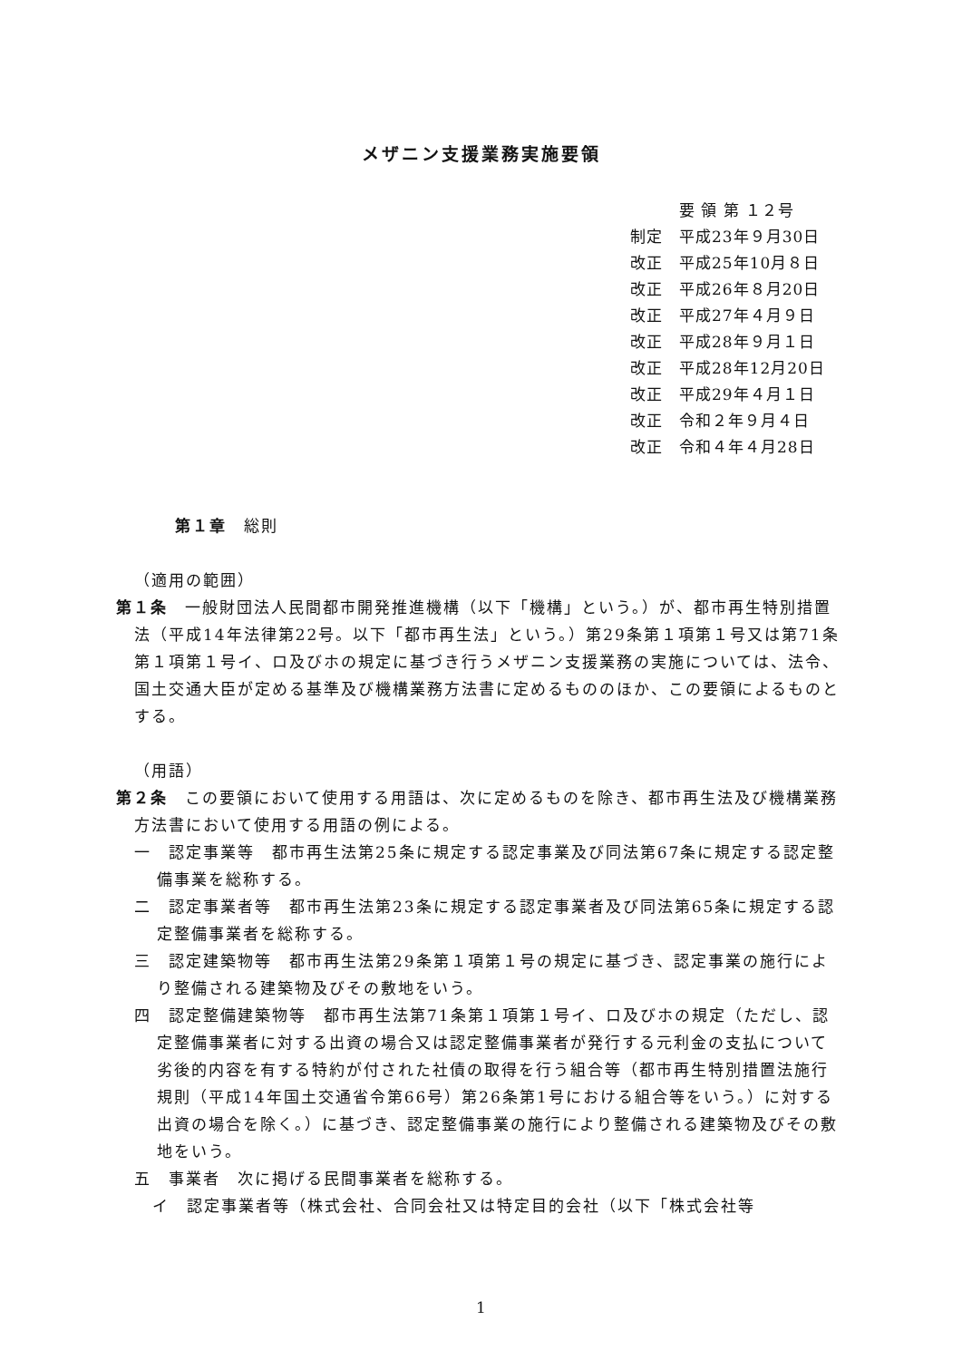メザニン支援業務実施要領
　　　要 領 第 １２号
制定　平成23年９月30日
改正　平成25年10月８日
改正　平成26年８月20日
改正　平成27年４月９日
改正　平成28年９月１日
改正　平成28年12月20日
改正　平成29年４月１日
改正　令和２年９月４日
改正　令和４年４月28日
第１章　総則
（適用の範囲）
第１条　一般財団法人民間都市開発推進機構（以下「機構」という。）が、都市再生特別措置法（平成14年法律第22号。以下「都市再生法」という。）第29条第１項第１号又は第71条第１項第１号イ、ロ及びホの規定に基づき行うメザニン支援業務の実施については、法令、国土交通大臣が定める基準及び機構業務方法書に定めるもののほか、この要領によるものとする。
（用語）
第２条　この要領において使用する用語は、次に定めるものを除き、都市再生法及び機構業務方法書において使用する用語の例による。
一　認定事業等　都市再生法第25条に規定する認定事業及び同法第67条に規定する認定整備事業を総称する。
二　認定事業者等　都市再生法第23条に規定する認定事業者及び同法第65条に規定する認定整備事業者を総称する。
三　認定建築物等　都市再生法第29条第１項第１号の規定に基づき、認定事業の施行により整備される建築物及びその敷地をいう。
四　認定整備建築物等　都市再生法第71条第１項第１号イ、ロ及びホの規定（ただし、認定整備事業者に対する出資の場合又は認定整備事業者が発行する元利金の支払について劣後的内容を有する特約が付された社債の取得を行う組合等（都市再生特別措置法施行規則（平成14年国土交通省令第66号）第26条第1号における組合等をいう。）に対する出資の場合を除く。）に基づき、認定整備事業の施行により整備される建築物及びその敷地をいう。
五　事業者　次に掲げる民間事業者を総称する。
イ　認定事業者等（株式会社、合同会社又は特定目的会社（以下「株式会社等
1